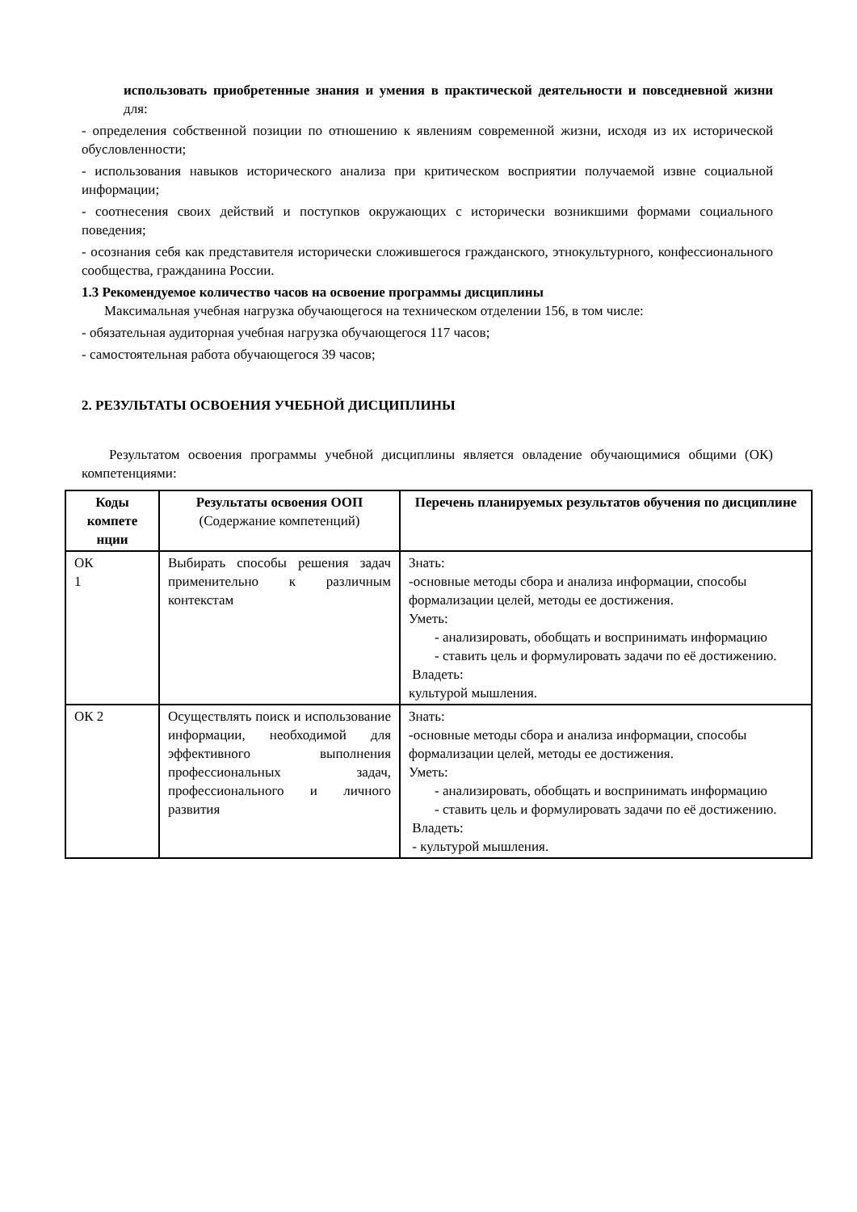использовать приобретенные знания и умения в практической деятельности и повседневной жизни для:
- определения собственной позиции по отношению к явлениям современной жизни, исходя из их исторической обусловленности;
- использования навыков исторического анализа при критическом восприятии получаемой извне социальной информации;
- соотнесения своих действий и поступков окружающих с исторически возникшими формами социального поведения;
- осознания себя как представителя исторически сложившегося гражданского, этнокультурного, конфессионального сообщества, гражданина России.
1.3 Рекомендуемое количество часов на освоение программы дисциплины
Максимальная учебная нагрузка обучающегося на техническом отделении 156, в том числе:
- обязательная аудиторная учебная нагрузка обучающегося 117 часов;
- самостоятельная работа обучающегося 39 часов;
2. РЕЗУЛЬТАТЫ ОСВОЕНИЯ УЧЕБНОЙ ДИСЦИПЛИНЫ
Результатом освоения программы учебной дисциплины является овладение обучающимися общими (ОК) компетенциями:
| Коды компете нции | Результаты освоения ООП (Содержание компетенций) | Перечень планируемых результатов обучения по дисциплине |
| --- | --- | --- |
| ОК 1 | Выбирать способы решения задач применительно к различным контекстам | Знать: -основные методы сбора и анализа информации, способы формализации целей, методы ее достижения. Уметь: - анализировать, обобщать и воспринимать информацию - ставить цель и формулировать задачи по её достижению. Владеть: культурой мышления. |
| ОК 2 | Осуществлять поиск и использование информации, необходимой для эффективного выполнения профессиональных задач, профессионального и личного развития | Знать: -основные методы сбора и анализа информации, способы формализации целей, методы ее достижения. Уметь: - анализировать, обобщать и воспринимать информацию - ставить цель и формулировать задачи по её достижению. Владеть: - культурой мышления. |